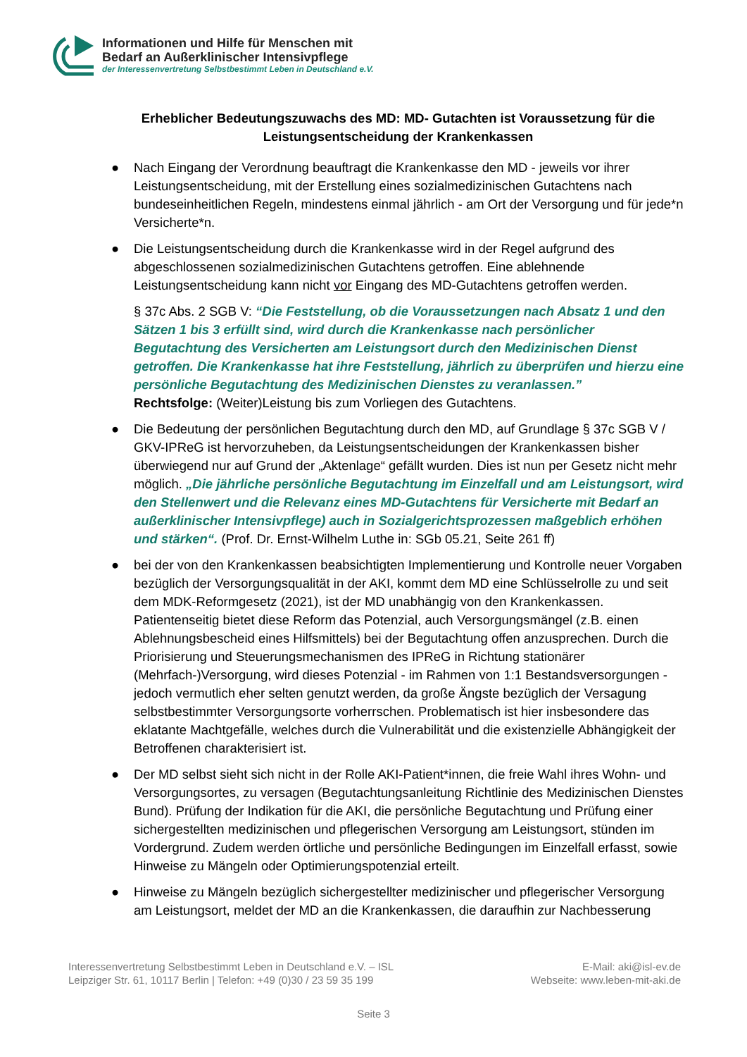Informationen und Hilfe für Menschen mit
Bedarf an Außerklinischer Intensivpflege
der Interessenvertretung Selbstbestimmt Leben in Deutschland e.V.
Erheblicher Bedeutungszuwachs des MD: MD- Gutachten ist Voraussetzung für die Leistungsentscheidung der Krankenkassen
● Nach Eingang der Verordnung beauftragt die Krankenkasse den MD - jeweils vor ihrer Leistungsentscheidung, mit der Erstellung eines sozialmedizinischen Gutachtens nach bundeseinheitlichen Regeln, mindestens einmal jährlich - am Ort der Versorgung und für jede*n Versicherte*n.
● Die Leistungsentscheidung durch die Krankenkasse wird in der Regel aufgrund des abgeschlossenen sozialmedizinischen Gutachtens getroffen. Eine ablehnende Leistungsentscheidung kann nicht vor Eingang des MD-Gutachtens getroffen werden.
§ 37c Abs. 2 SGB V: “Die Feststellung, ob die Voraussetzungen nach Absatz 1 und den Sätzen 1 bis 3 erfüllt sind, wird durch die Krankenkasse nach persönlicher Begutachtung des Versicherten am Leistungsort durch den Medizinischen Dienst getroffen. Die Krankenkasse hat ihre Feststellung, jährlich zu überprüfen und hierzu eine persönliche Begutachtung des Medizinischen Dienstes zu veranlassen.”
Rechtsfolge: (Weiter)Leistung bis zum Vorliegen des Gutachtens.
● Die Bedeutung der persönlichen Begutachtung durch den MD, auf Grundlage § 37c SGB V / GKV-IPReG ist hervorzuheben, da Leistungsentscheidungen der Krankenkassen bisher überwiegend nur auf Grund der „Aktenlage“ gefällt wurden. Dies ist nun per Gesetz nicht mehr möglich. „Die jährliche persönliche Begutachtung im Einzelfall und am Leistungsort, wird den Stellenwert und die Relevanz eines MD-Gutachtens für Versicherte mit Bedarf an außerklinischer Intensivpflege) auch in Sozialgerichtsprozessen maßgeblich erhöhen und stärken“. (Prof. Dr. Ernst-Wilhelm Luthe in: SGb 05.21, Seite 261 ff)
● bei der von den Krankenkassen beabsichtigten Implementierung und Kontrolle neuer Vorgaben bezüglich der Versorgungsqualität in der AKI, kommt dem MD eine Schlüsselrolle zu und seit dem MDK-Reformgesetz (2021), ist der MD unabhängig von den Krankenkassen. Patientenseitig bietet diese Reform das Potenzial, auch Versorgungsmängel (z.B. einen Ablehnungsbescheid eines Hilfsmittels) bei der Begutachtung offen anzusprechen. Durch die Priorisierung und Steuerungsmechanismen des IPReG in Richtung stationärer (Mehrfach-)Versorgung, wird dieses Potenzial - im Rahmen von 1:1 Bestandsversorgungen - jedoch vermutlich eher selten genutzt werden, da große Ängste bezüglich der Versagung selbstbestimmter Versorgungsorte vorherrschen. Problematisch ist hier insbesondere das eklatante Machtgefälle, welches durch die Vulnerabilität und die existenzielle Abhängigkeit der Betroffenen charakterisiert ist.
● Der MD selbst sieht sich nicht in der Rolle AKI-Patient*innen, die freie Wahl ihres Wohn- und Versorgungsortes, zu versagen (Begutachtungsanleitung Richtlinie des Medizinischen Dienstes Bund). Prüfung der Indikation für die AKI, die persönliche Begutachtung und Prüfung einer sichergestellten medizinischen und pflegerischen Versorgung am Leistungsort, stünden im Vordergrund. Zudem werden örtliche und persönliche Bedingungen im Einzelfall erfasst, sowie Hinweise zu Mängeln oder Optimierungspotenzial erteilt.
● Hinweise zu Mängeln bezüglich sichergestellter medizinischer und pflegerischer Versorgung am Leistungsort, meldet der MD an die Krankenkassen, die daraufhin zur Nachbesserung
Interessenvertretung Selbstbestimmt Leben in Deutschland e.V. – ISL
Leipziger Str. 61, 10117 Berlin | Telefon: +49 (0)30 / 23 59 35 199
E-Mail: aki@isl-ev.de
Webseite: www.leben-mit-aki.de
Seite 3